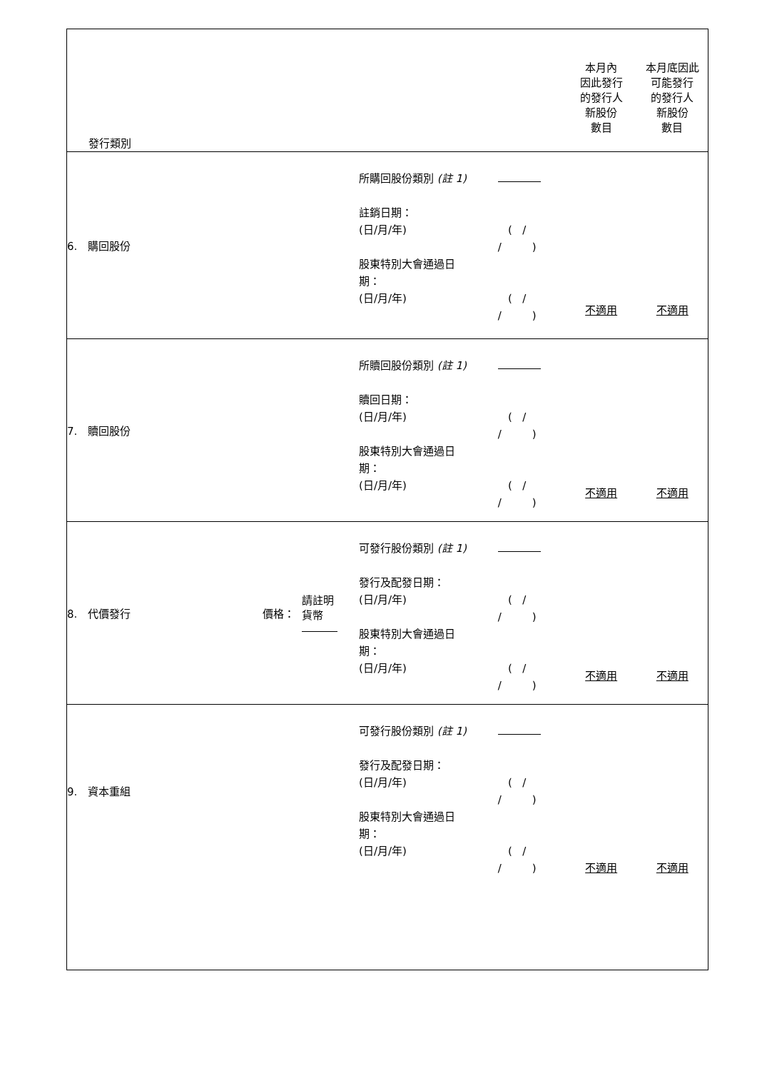| 發行類別 | | | | | 本月內 因此發行 的發行人 新股份 數目 | 本月底因此 可能發行 的發行人 新股份 數目 |
| 6. 購回股份 | | | 所購回股份類別 (註 1) 註銷日期： (日/月/年) 股東特別大會通過日 期： (日/月/年) | ( / / ) ( / / ) | 不適用 | 不適用 |
| 7. 贖回股份 | | | 所贖回股份類別 (註 1) 贖回日期： (日/月/年) 股東特別大會通過日 期： (日/月/年) | ( / / ) ( / / ) | 不適用 | 不適用 |
| 8. 代價發行 | 價格： | 請註明 貨幣 | 可發行股份類別 (註 1) 發行及配發日期： (日/月/年) 股東特別大會通過日 期： (日/月/年) | ( / / ) ( / / ) | 不適用 | 不適用 |
| 9. 資本重組 | | | 可發行股份類別 (註 1) 發行及配發日期： (日/月/年) 股東特別大會通過日 期： (日/月/年) | ( / / ) ( / / ) | 不適用 | 不適用 |